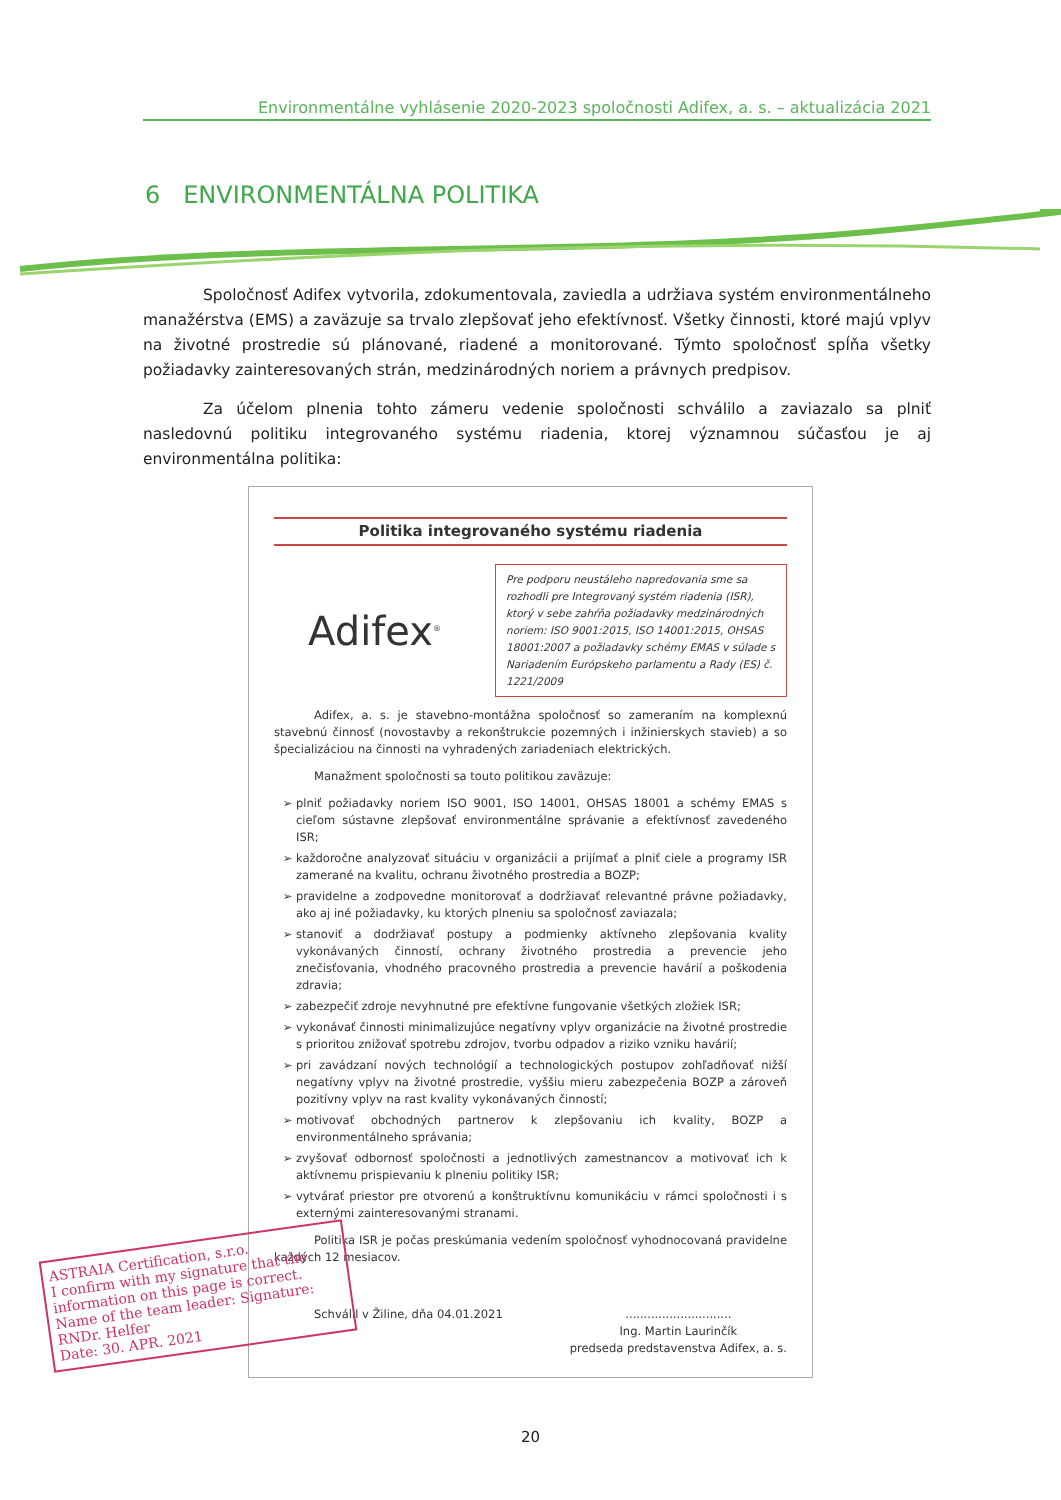Environmentálne vyhlásenie 2020-2023 spoločnosti Adifex, a. s. – aktualizácia 2021
6 ENVIRONMENTÁLNA POLITIKA
Spoločnosť Adifex vytvorila, zdokumentovala, zaviedla a udržiava systém environmentálneho manažérstva (EMS) a zaväzuje sa trvalo zlepšovať jeho efektívnosť. Všetky činnosti, ktoré majú vplyv na životné prostredie sú plánované, riadené a monitorované. Týmto spoločnosť spĺňa všetky požiadavky zainteresovaných strán, medzinárodných noriem a právnych predpisov.
Za účelom plnenia tohto zámeru vedenie spoločnosti schválilo a zaviazalo sa plniť nasledovnú politiku integrovaného systému riadenia, ktorej významnou súčasťou je aj environmentálna politika:
Politika integrovaného systému riadenia
Adifex<sup>®</sup>
Pre podporu neustáleho napredovania sme sa rozhodli pre Integrovaný systém riadenia (ISR), ktorý v sebe zahŕňa požiadavky medzinárodných noriem: ISO 9001:2015, ISO 14001:2015, OHSAS 18001:2007 a požiadavky schémy EMAS v súlade s Nariadením Európskeho parlamentu a Rady (ES) č. 1221/2009
Adifex, a. s. je stavebno-montážna spoločnosť so zameraním na komplexnú stavebnú činnosť (novostavby a rekonštrukcie pozemných i inžinierskych stavieb) a so špecializáciou na činnosti na vyhradených zariadeniach elektrických.
Manažment spoločnosti sa touto politikou zaväzuje:
plniť požiadavky noriem ISO 9001, ISO 14001, OHSAS 18001 a schémy EMAS s cieľom sústavne zlepšovať environmentálne správanie a efektívnosť zavedeného ISR;
každoročne analyzovať situáciu v organizácii a prijímať a plniť ciele a programy ISR zamerané na kvalitu, ochranu životného prostredia a BOZP;
pravidelne a zodpovedne monitorovať a dodržiavať relevantné právne požiadavky, ako aj iné požiadavky, ku ktorých plneniu sa spoločnosť zaviazala;
stanoviť a dodržiavať postupy a podmienky aktívneho zlepšovania kvality vykonávaných činností, ochrany životného prostredia a prevencie jeho znečisťovania, vhodného pracovného prostredia a prevencie havárií a poškodenia zdravia;
zabezpečiť zdroje nevyhnutné pre efektívne fungovanie všetkých zložiek ISR;
vykonávať činnosti minimalizujúce negatívny vplyv organizácie na životné prostredie s prioritou znižovať spotrebu zdrojov, tvorbu odpadov a riziko vzniku havárií;
pri zavádzaní nových technológií a technologických postupov zohľadňovať nižší negatívny vplyv na životné prostredie, vyššiu mieru zabezpečenia BOZP a zároveň pozitívny vplyv na rast kvality vykonávaných činností;
motivovať obchodných partnerov k zlepšovaniu ich kvality, BOZP a environmentálneho správania;
zvyšovať odbornosť spoločnosti a jednotlivých zamestnancov a motivovať ich k aktívnemu prispievaniu k plneniu politiky ISR;
vytvárať priestor pre otvorenú a konštruktívnu komunikáciu v rámci spoločnosti i s externými zainteresovanými stranami.
Politika ISR je počas preskúmania vedením spoločnosť vyhodnocovaná pravidelne každých 12 mesiacov.
Schválil v Žiline, dňa 04.01.2021
.............................
Ing. Martin Laurinčík
predseda predstavenstva Adifex, a. s.
20
ASTRAIA Certification, s.r.o.
I confirm with my signature that the information on this page is correct.
Name of the team leader: Signature:
RNDr. Helfer
Date: 30. APR. 2021